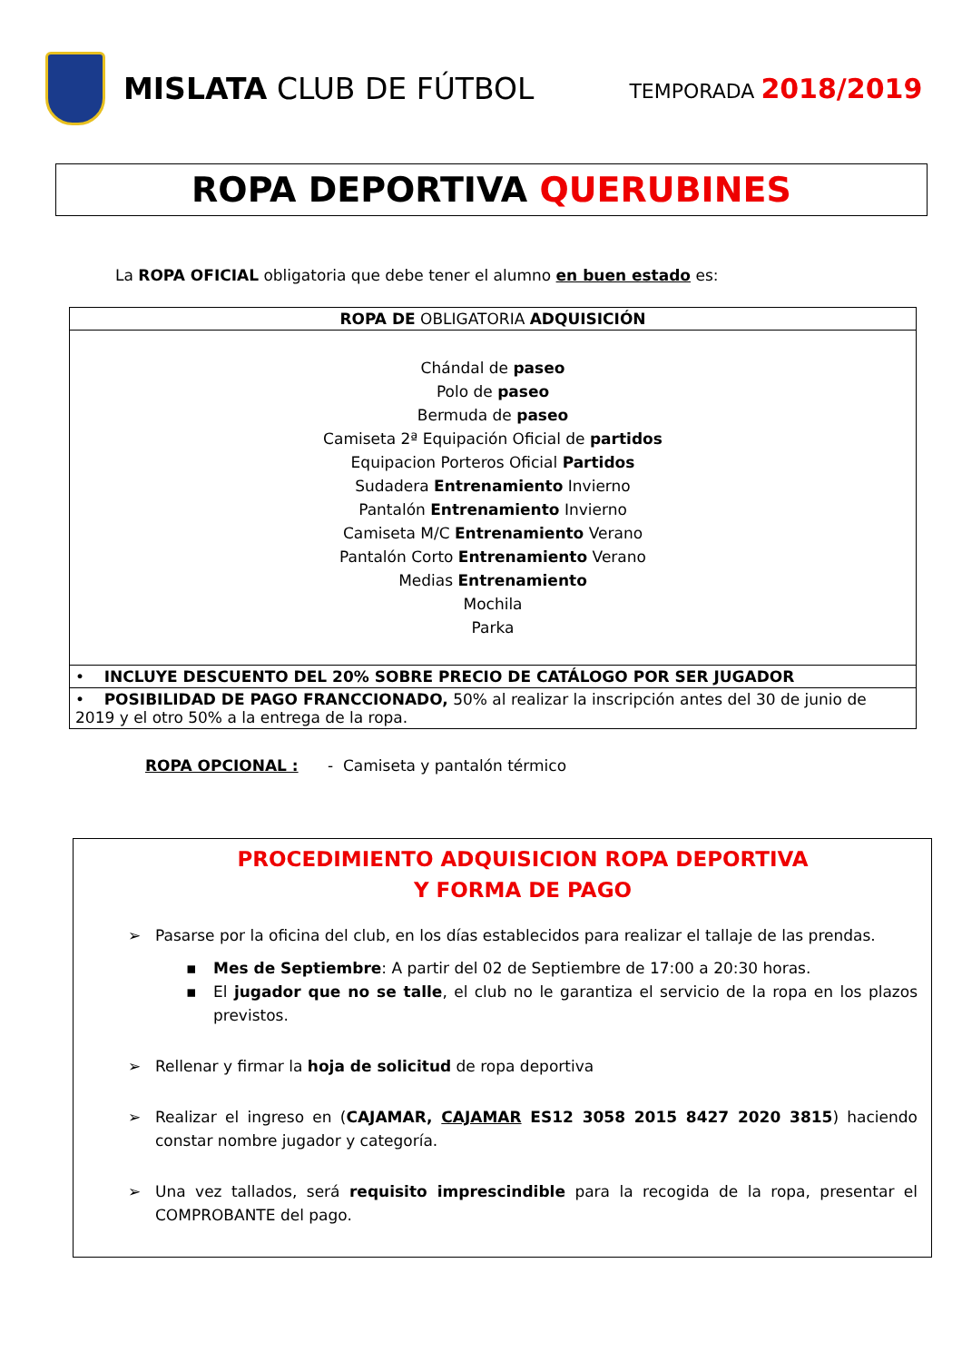MISLATA CLUB DE FÚTBOL
TEMPORADA 2018/2019
ROPA DEPORTIVA QUERUBINES
La ROPA OFICIAL obligatoria que debe tener el alumno en buen estado es:
| ROPA DE OBLIGATORIA ADQUISICIÓN |
| --- |
| Chándal de paseo Polo de paseo Bermuda de paseo Camiseta 2ª Equipación Oficial de partidos Equipacion Porteros Oficial Partidos Sudadera Entrenamiento Invierno Pantalón Entrenamiento Invierno Camiseta M/C Entrenamiento Verano Pantalón Corto Entrenamiento Verano Medias Entrenamiento Mochila Parka |
| • INCLUYE DESCUENTO DEL 20% SOBRE PRECIO DE CATÁLOGO POR SER JUGADOR |
| • POSIBILIDAD DE PAGO FRANCCIONADO, 50% al realizar la inscripción antes del 30 de junio de 2019 y el otro 50% a la entrega de la ropa. |
ROPA OPCIONAL : - Camiseta y pantalón térmico
PROCEDIMIENTO ADQUISICION ROPA DEPORTIVA
Y FORMA DE PAGO
➢ Pasarse por la oficina del club, en los días establecidos para realizar el tallaje de las prendas.
▪ Mes de Septiembre: A partir del 02 de Septiembre de 17:00 a 20:30 horas.
▪ El jugador que no se talle, el club no le garantiza el servicio de la ropa en los plazos previstos.
➢ Rellenar y firmar la hoja de solicitud de ropa deportiva
➢ Realizar el ingreso en (CAJAMAR, CAJAMAR ES12 3058 2015 8427 2020 3815) haciendo constar nombre jugador y categoría.
➢ Una vez tallados, será requisito imprescindible para la recogida de la ropa, presentar el COMPROBANTE del pago.